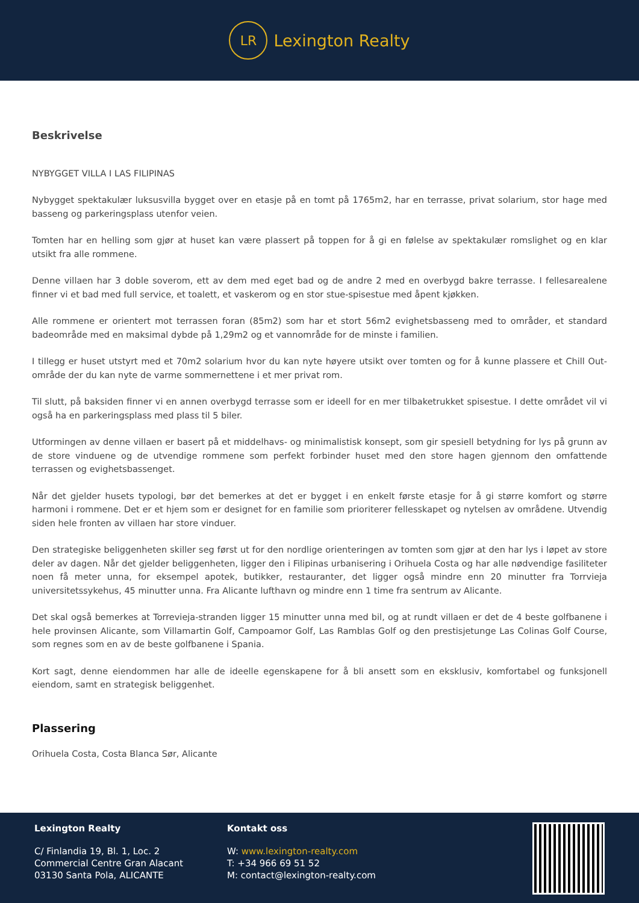LR
Lexington Realty
Beskrivelse
NYBYGGET VILLA I LAS FILIPINAS
Nybygget spektakulær luksusvilla bygget over en etasje på en tomt på 1765m2, har en terrasse, privat solarium, stor hage med basseng og parkeringsplass utenfor veien.
Tomten har en helling som gjør at huset kan være plassert på toppen for å gi en følelse av spektakulær romslighet og en klar utsikt fra alle rommene.
Denne villaen har 3 doble soverom, ett av dem med eget bad og de andre 2 med en overbygd bakre terrasse. I fellesarealene finner vi et bad med full service, et toalett, et vaskerom og en stor stue-spisestue med åpent kjøkken.
Alle rommene er orientert mot terrassen foran (85m2) som har et stort 56m2 evighetsbasseng med to områder, et standard badeområde med en maksimal dybde på 1,29m2 og et vannområde for de minste i familien.
I tillegg er huset utstyrt med et 70m2 solarium hvor du kan nyte høyere utsikt over tomten og for å kunne plassere et Chill Out-område der du kan nyte de varme sommernettene i et mer privat rom.
Til slutt, på baksiden finner vi en annen overbygd terrasse som er ideell for en mer tilbaketrukket spisestue. I dette området vil vi også ha en parkeringsplass med plass til 5 biler.
Utformingen av denne villaen er basert på et middelhavs- og minimalistisk konsept, som gir spesiell betydning for lys på grunn av de store vinduene og de utvendige rommene som perfekt forbinder huset med den store hagen gjennom den omfattende terrassen og evighetsbassenget.
Når det gjelder husets typologi, bør det bemerkes at det er bygget i en enkelt første etasje for å gi større komfort og større harmoni i rommene. Det er et hjem som er designet for en familie som prioriterer fellesskapet og nytelsen av områdene. Utvendig siden hele fronten av villaen har store vinduer.
Den strategiske beliggenheten skiller seg først ut for den nordlige orienteringen av tomten som gjør at den har lys i løpet av store deler av dagen. Når det gjelder beliggenheten, ligger den i Filipinas urbanisering i Orihuela Costa og har alle nødvendige fasiliteter noen få meter unna, for eksempel apotek, butikker, restauranter, det ligger også mindre enn 20 minutter fra Torrvieja universitetssykehus, 45 minutter unna. Fra Alicante lufthavn og mindre enn 1 time fra sentrum av Alicante.
Det skal også bemerkes at Torrevieja-stranden ligger 15 minutter unna med bil, og at rundt villaen er det de 4 beste golfbanene i hele provinsen Alicante, som Villamartin Golf, Campoamor Golf, Las Ramblas Golf og den prestisjetunge Las Colinas Golf Course, som regnes som en av de beste golfbanene i Spania.
Kort sagt, denne eiendommen har alle de ideelle egenskapene for å bli ansett som en eksklusiv, komfortabel og funksjonell eiendom, samt en strategisk beliggenhet.
Plassering
Orihuela Costa, Costa Blanca Sør, Alicante
Lexington Realty
C/ Finlandia 19, Bl. 1, Loc. 2
Commercial Centre Gran Alacant
03130 Santa Pola, ALICANTE
Kontakt oss
W: www.lexington-realty.com
T: +34 966 69 51 52
M: contact@lexington-realty.com